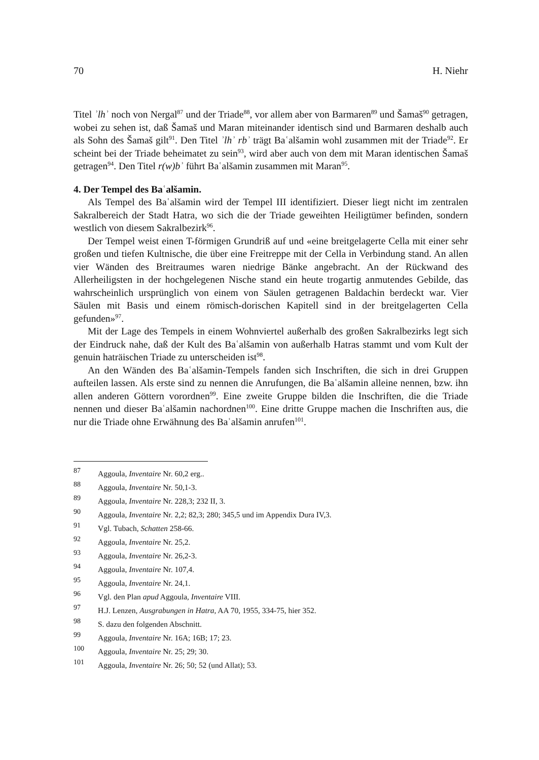70 H. Niehr
Titel ʾlhʾ noch von Nergal<sup>87</sup> und der Triade<sup>88</sup>, vor allem aber von Barmaren<sup>89</sup> und Šamaš<sup>90</sup> getragen, wobei zu sehen ist, daß Šamaš und Maran miteinander identisch sind und Barmaren deshalb auch als Sohn des Šamaš gilt<sup>91</sup>. Den Titel ʾlhʾ rbʾ trägt Baʿalšamin wohl zusammen mit der Triade<sup>92</sup>. Er scheint bei der Triade beheimatet zu sein<sup>93</sup>, wird aber auch von dem mit Maran identischen Šamaš getragen<sup>94</sup>. Den Titel r(w)bʾ führt Baʿalšamin zusammen mit Maran<sup>95</sup>.
4. Der Tempel des Baʿalšamin.
Als Tempel des Baʿalšamin wird der Tempel III identifiziert. Dieser liegt nicht im zentralen Sakralbereich der Stadt Hatra, wo sich die der Triade geweihten Heiligtümer befinden, sondern westlich von diesem Sakralbezirk<sup>96</sup>.
Der Tempel weist einen T-förmigen Grundriß auf und «eine breitgelagerte Cella mit einer sehr großen und tiefen Kultnische, die über eine Freitreppe mit der Cella in Verbindung stand. An allen vier Wänden des Breitraumes waren niedrige Bänke angebracht. An der Rückwand des Allerheiligsten in der hochgelegenen Nische stand ein heute trogartig anmutendes Gebilde, das wahrscheinlich ursprünglich von einem von Säulen getragenen Baldachin berdeckt war. Vier Säulen mit Basis und einem römisch-dorischen Kapitell sind in der breitgelagerten Cella gefunden»<sup>97</sup>.
Mit der Lage des Tempels in einem Wohnviertel außerhalb des großen Sakralbezirks legt sich der Eindruck nahe, daß der Kult des Baʿalšamin von außerhalb Hatras stammt und vom Kult der genuin haträischen Triade zu unterscheiden ist<sup>98</sup>.
An den Wänden des Baʿalšamin-Tempels fanden sich Inschriften, die sich in drei Gruppen aufteilen lassen. Als erste sind zu nennen die Anrufungen, die Baʿalšamin alleine nennen, bzw. ihn allen anderen Göttern vorordnen<sup>99</sup>. Eine zweite Gruppe bilden die Inschriften, die die Triade nennen und dieser Baʿalšamin nachordnen<sup>100</sup>. Eine dritte Gruppe machen die Inschriften aus, die nur die Triade ohne Erwähnung des Baʿalšamin anrufen<sup>101</sup>.
87 Aggoula, Inventaire Nr. 60,2 erg..
88 Aggoula, Inventaire Nr. 50,1-3.
89 Aggoula, Inventaire Nr. 228,3; 232 II, 3.
90 Aggoula, Inventaire Nr. 2,2; 82,3; 280; 345,5 und im Appendix Dura IV,3.
91 Vgl. Tubach, Schatten 258-66.
92 Aggoula, Inventaire Nr. 25,2.
93 Aggoula, Inventaire Nr. 26,2-3.
94 Aggoula, Inventaire Nr. 107,4.
95 Aggoula, Inventaire Nr. 24,1.
96 Vgl. den Plan apud Aggoula, Inventaire VIII.
97 H.J. Lenzen, Ausgrabungen in Hatra, AA 70, 1955, 334-75, hier 352.
98 S. dazu den folgenden Abschnitt.
99 Aggoula, Inventaire Nr. 16A; 16B; 17; 23.
100 Aggoula, Inventaire Nr. 25; 29; 30.
101 Aggoula, Inventaire Nr. 26; 50; 52 (und Allat); 53.